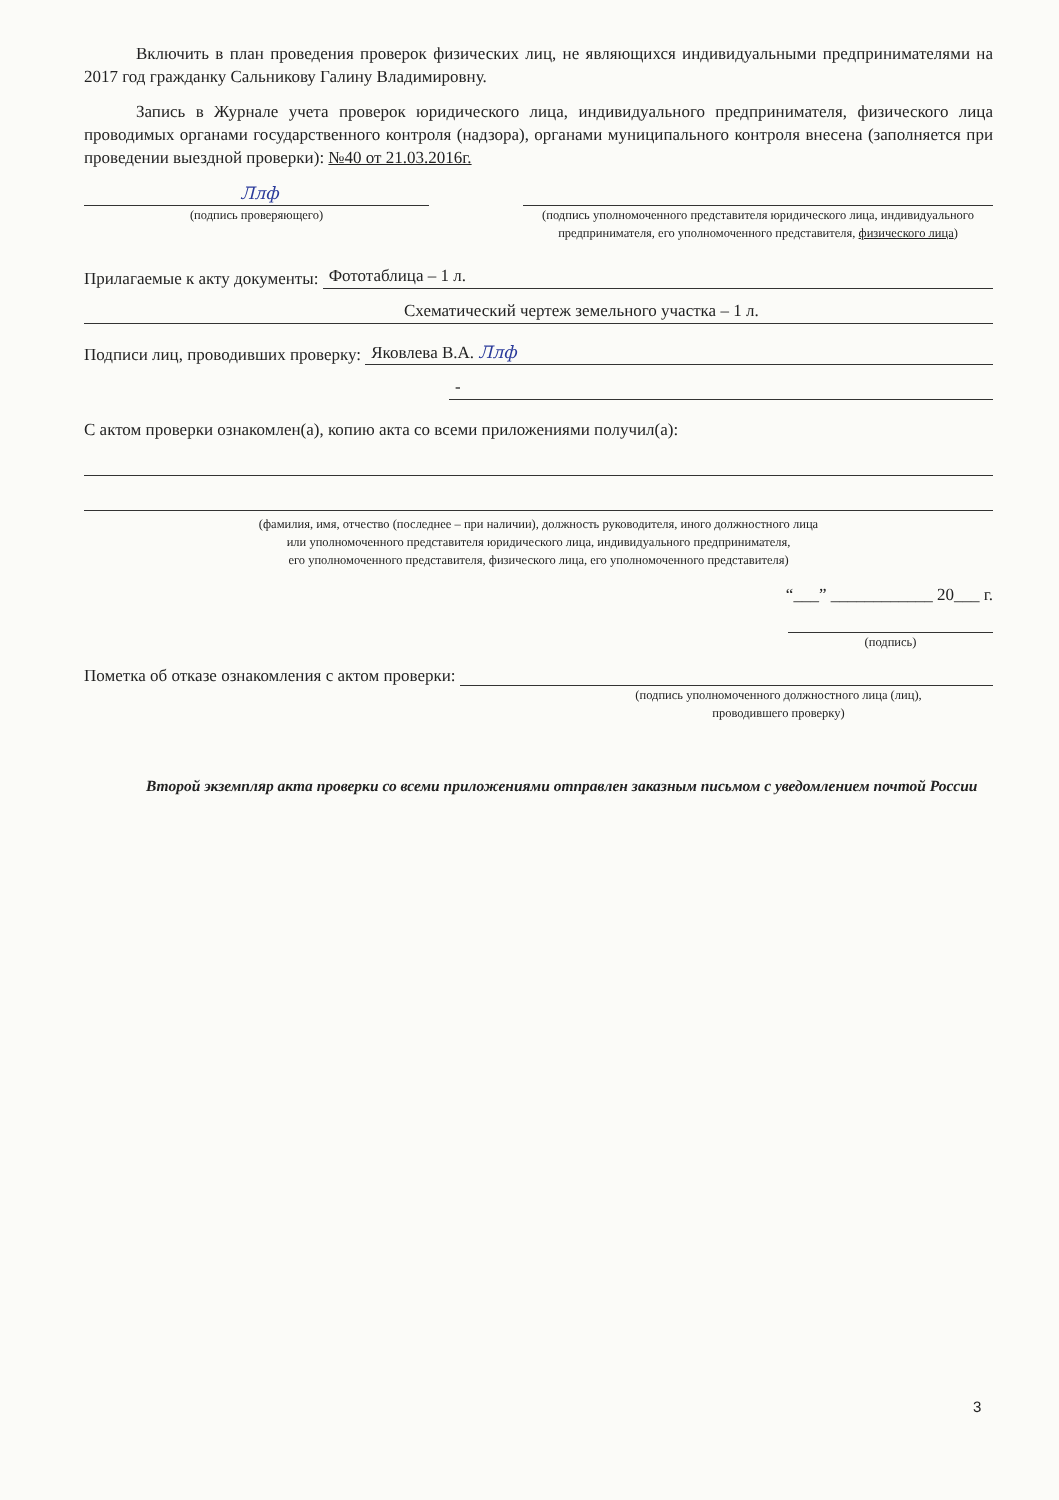Включить в план проведения проверок физических лиц, не являющихся индивидуальными предпринимателями на 2017 год гражданку Сальникову Галину Владимировну.
Запись в Журнале учета проверок юридического лица, индивидуального предпринимателя, физического лица проводимых органами государственного контроля (надзора), органами муниципального контроля внесена (заполняется при проведении выездной проверки): №40 от 21.03.2016г.
Ллф
(подпись проверяющего)
(подпись уполномоченного представителя юридического лица, индивидуального предпринимателя, его уполномоченного представителя, физического лица)
Прилагаемые к акту документы:
Фототаблица – 1 л.
Схематический чертеж земельного участка – 1 л.
Подписи лиц, проводивших проверку:
Яковлева В.А. Ллф
-
С актом проверки ознакомлен(а), копию акта со всеми приложениями получил(а):
(фамилия, имя, отчество (последнее – при наличии), должность руководителя, иного должностного лица
или уполномоченного представителя юридического лица, индивидуального предпринимателя,
его уполномоченного представителя, физического лица, его уполномоченного представителя)
“___” ____________ 20___ г.
(подпись)
Пометка об отказе ознакомления с актом проверки:
(подпись уполномоченного должностного лица (лиц),
проводившего проверку)
Второй экземпляр акта проверки со всеми приложениями отправлен заказным письмом с уведомлением почтой России
3